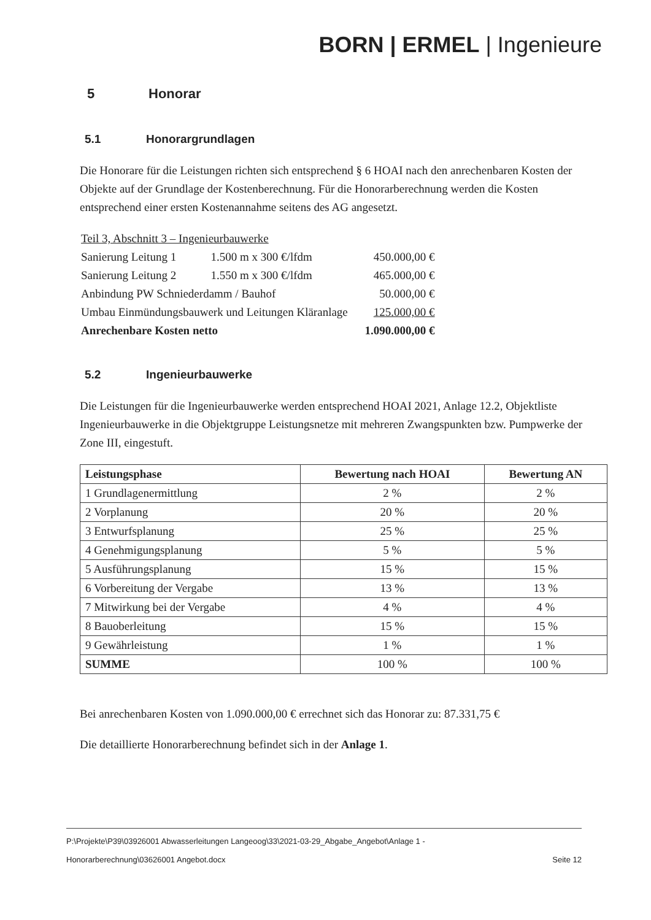BORN | ERMEL | Ingenieure
5 Honorar
5.1 Honorargrundlagen
Die Honorare für die Leistungen richten sich entsprechend § 6 HOAI nach den anrechenbaren Kosten der Objekte auf der Grundlage der Kostenberechnung. Für die Honorarberechnung werden die Kosten entsprechend einer ersten Kostenannahme seitens des AG angesetzt.
| Teil 3, Abschnitt 3 – Ingenieurbauwerke | | |
| Sanierung Leitung 1 | 1.500 m x 300 €/lfdm | 450.000,00 € |
| Sanierung Leitung 2 | 1.550 m x 300 €/lfdm | 465.000,00 € |
| Anbindung PW Schniederdamm / Bauhof | | 50.000,00 € |
| Umbau Einmündungsbauwerk und Leitungen Kläranlage | | 125.000,00 € |
| Anrechenbare Kosten netto | | 1.090.000,00 € |
5.2 Ingenieurbauwerke
Die Leistungen für die Ingenieurbauwerke werden entsprechend HOAI 2021, Anlage 12.2, Objektliste Ingenieurbauwerke in die Objektgruppe Leistungsnetze mit mehreren Zwangspunkten bzw. Pumpwerke der Zone III, eingestuft.
| Leistungsphase | Bewertung nach HOAI | Bewertung AN |
| --- | --- | --- |
| 1 Grundlagenermittlung | 2 % | 2 % |
| 2 Vorplanung | 20 % | 20 % |
| 3 Entwurfsplanung | 25 % | 25 % |
| 4 Genehmigungsplanung | 5 % | 5 % |
| 5 Ausführungsplanung | 15 % | 15 % |
| 6 Vorbereitung der Vergabe | 13 % | 13 % |
| 7 Mitwirkung bei der Vergabe | 4 % | 4 % |
| 8 Bauoberleitung | 15 % | 15 % |
| 9 Gewährleistung | 1 % | 1 % |
| SUMME | 100 % | 100 % |
Bei anrechenbaren Kosten von 1.090.000,00 € errechnet sich das Honorar zu: 87.331,75 €
Die detaillierte Honorarberechnung befindet sich in der Anlage 1.
P:\Projekte\P39\03926001 Abwasserleitungen Langeoog\33\2021-03-29_Abgabe_Angebot\Anlage 1 -
Honorarberechnung\03626001 Angebot.docx Seite 12